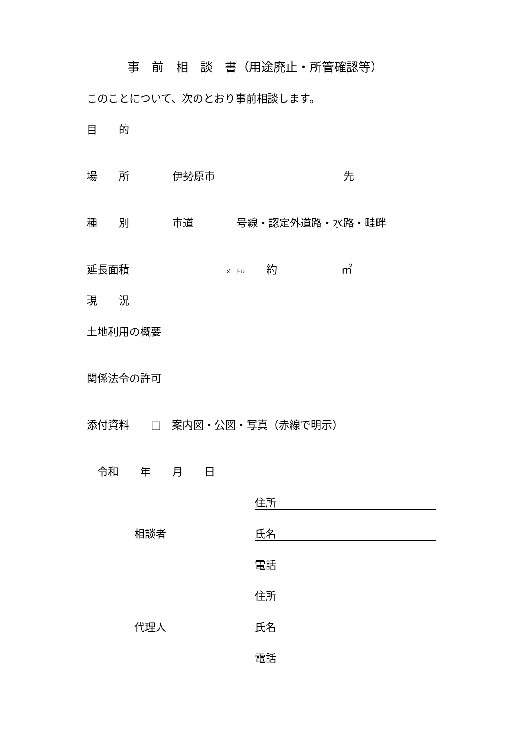事　前　相　談　書（用途廃止・所管確認等）
このことについて、次のとおり事前相談します。
目　　的
場　　所　　　　伊勢原市　　　　　　　　　　　　先
種　　別　　　　市道　　　　号線・認定外道路・水路・畦畔
延長面積　　　　　　　　　メートル　　約　　　　　　㎡
現　　況
土地利用の概要
関係法令の許可
添付資料　　□　案内図・公図・写真（赤線で明示）
令和　　年　　月　　日
住所
相談者 氏名
電話
住所
代理人 氏名
電話